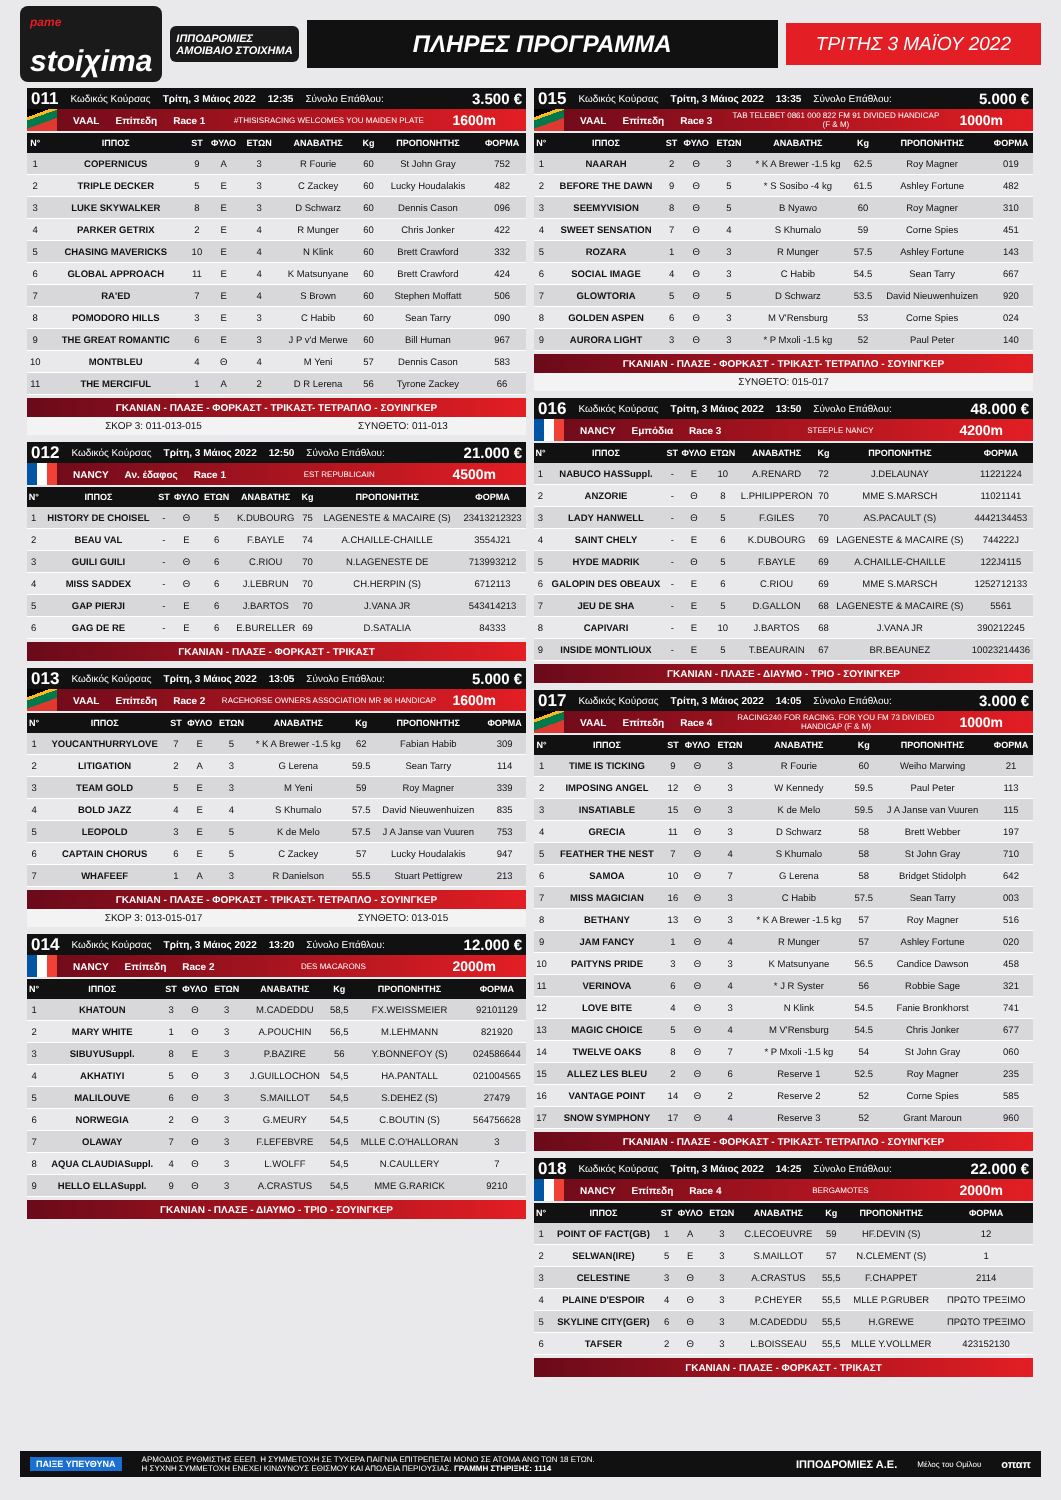<sup>pame</sup>
stoiχima
ΙΠΠΟΔΡΟΜΙΕΣ
ΑΜΟΙΒΑΙΟ ΣΤΟΙΧΗΜΑ
ΠΛΗΡΕΣ ΠΡΟΓΡΑΜΜΑ
ΤΡΙΤΗΣ 3 ΜΑΪΟΥ 2022
011 Κωδικός Κούρσας Τρίτη, 3 Μάιος 2022 12:35 Σύνολο Επάθλου: 3.500 €
VAAL Επίπεδη Race 1 #THISISRACING WELCOMES YOU MAIDEN PLATE 1600m
| Ν° | ΙΠΠΟΣ | ST | ΦΥΛΟ | ΕΤΩΝ | ΑΝΑΒΑΤΗΣ | Kg | ΠΡΟΠΟΝΗΤΗΣ | ΦΟΡΜΑ |
| --- | --- | --- | --- | --- | --- | --- | --- | --- |
| 1 | COPERNICUS | 9 | A | 3 | R Fourie | 60 | St John Gray | 752 |
| 2 | TRIPLE DECKER | 5 | E | 3 | C Zackey | 60 | Lucky Houdalakis | 482 |
| 3 | LUKE SKYWALKER | 8 | E | 3 | D Schwarz | 60 | Dennis Cason | 096 |
| 4 | PARKER GETRIX | 2 | E | 4 | R Munger | 60 | Chris Jonker | 422 |
| 5 | CHASING MAVERICKS | 10 | E | 4 | N Klink | 60 | Brett Crawford | 332 |
| 6 | GLOBAL APPROACH | 11 | E | 4 | K Matsunyane | 60 | Brett Crawford | 424 |
| 7 | RA'ED | 7 | E | 4 | S Brown | 60 | Stephen Moffatt | 506 |
| 8 | POMODORO HILLS | 3 | E | 3 | C Habib | 60 | Sean Tarry | 090 |
| 9 | THE GREAT ROMANTIC | 6 | E | 3 | J P v'd Merwe | 60 | Bill Human | 967 |
| 10 | MONTBLEU | 4 | Θ | 4 | M Yeni | 57 | Dennis Cason | 583 |
| 11 | THE MERCIFUL | 1 | A | 2 | D R Lerena | 56 | Tyrone Zackey | 66 |
ΓΚΑΝΙΑΝ - ΠΛΑΣΕ - ΦΟΡΚΑΣΤ - ΤΡΙΚΑΣΤ- ΤΕΤΡΑΠΛΟ - ΣΟΥΙΝΓΚΕΡ
ΣΚΟΡ 3: 011-013-015 ΣΥΝΘΕΤΟ: 011-013
012 Κωδικός Κούρσας Τρίτη, 3 Μάιος 2022 12:50 Σύνολο Επάθλου: 21.000 €
NANCY Αν. έδαφος Race 1 EST REPUBLICAIN 4500m
| Ν° | ΙΠΠΟΣ | ST | ΦΥΛΟ | ΕΤΩΝ | ΑΝΑΒΑΤΗΣ | Kg | ΠΡΟΠΟΝΗΤΗΣ | ΦΟΡΜΑ |
| --- | --- | --- | --- | --- | --- | --- | --- | --- |
| 1 | HISTORY DE CHOISEL | - | Θ | 5 | K.DUBOURG | 75 | LAGENESTE & MACAIRE (S) | 23413212323 |
| 2 | BEAU VAL | - | E | 6 | F.BAYLE | 74 | A.CHAILLE-CHAILLE | 3554J21 |
| 3 | GUILI GUILI | - | Θ | 6 | C.RIOU | 70 | N.LAGENESTE DE | 713993212 |
| 4 | MISS SADDEX | - | Θ | 6 | J.LEBRUN | 70 | CH.HERPIN (S) | 6712113 |
| 5 | GAP PIERJI | - | E | 6 | J.BARTOS | 70 | J.VANA JR | 543414213 |
| 6 | GAG DE RE | - | E | 6 | E.BURELLER | 69 | D.SATALIA | 84333 |
ΓΚΑΝΙΑΝ - ΠΛΑΣΕ - ΦΟΡΚΑΣΤ - ΤΡΙΚΑΣΤ
013 Κωδικός Κούρσας Τρίτη, 3 Μάιος 2022 13:05 Σύνολο Επάθλου: 5.000 €
VAAL Επίπεδη Race 2 RACEHORSE OWNERS ASSOCIATION MR 96 HANDICAP 1600m
| Ν° | ΙΠΠΟΣ | ST | ΦΥΛΟ | ΕΤΩΝ | ΑΝΑΒΑΤΗΣ | Kg | ΠΡΟΠΟΝΗΤΗΣ | ΦΟΡΜΑ |
| --- | --- | --- | --- | --- | --- | --- | --- | --- |
| 1 | YOUCANTHURRYLOVE | 7 | E | 5 | * K A Brewer -1.5 kg | 62 | Fabian Habib | 309 |
| 2 | LITIGATION | 2 | A | 3 | G Lerena | 59.5 | Sean Tarry | 114 |
| 3 | TEAM GOLD | 5 | E | 3 | M Yeni | 59 | Roy Magner | 339 |
| 4 | BOLD JAZZ | 4 | E | 4 | S Khumalo | 57.5 | David Nieuwenhuizen | 835 |
| 5 | LEOPOLD | 3 | E | 5 | K de Melo | 57.5 | J A Janse van Vuuren | 753 |
| 6 | CAPTAIN CHORUS | 6 | E | 5 | C Zackey | 57 | Lucky Houdalakis | 947 |
| 7 | WHAFEEF | 1 | A | 3 | R Danielson | 55.5 | Stuart Pettigrew | 213 |
ΓΚΑΝΙΑΝ - ΠΛΑΣΕ - ΦΟΡΚΑΣΤ - ΤΡΙΚΑΣΤ- ΤΕΤΡΑΠΛΟ - ΣΟΥΙΝΓΚΕΡ
ΣΚΟΡ 3: 013-015-017 ΣΥΝΘΕΤΟ: 013-015
014 Κωδικός Κούρσας Τρίτη, 3 Μάιος 2022 13:20 Σύνολο Επάθλου: 12.000 €
NANCY Επίπεδη Race 2 DES MACARONS 2000m
| Ν° | ΙΠΠΟΣ | ST | ΦΥΛΟ | ΕΤΩΝ | ΑΝΑΒΑΤΗΣ | Kg | ΠΡΟΠΟΝΗΤΗΣ | ΦΟΡΜΑ |
| --- | --- | --- | --- | --- | --- | --- | --- | --- |
| 1 | KHATOUN | 3 | Θ | 3 | M.CADEDDU | 58,5 | FX.WEISSMEIER | 92101129 |
| 2 | MARY WHITE | 1 | Θ | 3 | A.POUCHIN | 56,5 | M.LEHMANN | 821920 |
| 3 | SIBUYUSuppl. | 8 | E | 3 | P.BAZIRE | 56 | Y.BONNEFOY (S) | 024586644 |
| 4 | AKHATIYI | 5 | Θ | 3 | J.GUILLOCHON | 54,5 | HA.PANTALL | 021004565 |
| 5 | MALILOUVE | 6 | Θ | 3 | S.MAILLOT | 54,5 | S.DEHEZ (S) | 27479 |
| 6 | NORWEGIA | 2 | Θ | 3 | G.MEURY | 54,5 | C.BOUTIN (S) | 564756628 |
| 7 | OLAWAY | 7 | Θ | 3 | F.LEFEBVRE | 54,5 | MLLE C.O'HALLORAN | 3 |
| 8 | AQUA CLAUDIASuppl. | 4 | Θ | 3 | L.WOLFF | 54,5 | N.CAULLERY | 7 |
| 9 | HELLO ELLASuppl. | 9 | Θ | 3 | A.CRASTUS | 54,5 | MME G.RARICK | 9210 |
ΓΚΑΝΙΑΝ - ΠΛΑΣΕ - ΔΙΑΥΜΟ - ΤΡΙΟ - ΣΟΥΙΝΓΚΕΡ
015 Κωδικός Κούρσας Τρίτη, 3 Μάιος 2022 13:35 Σύνολο Επάθλου: 5.000 €
VAAL Επίπεδη Race 3 TAB TELEBET 0861 000 822 FM 91 DIVIDED HANDICAP (F & M) 1000m
| Ν° | ΙΠΠΟΣ | ST | ΦΥΛΟ | ΕΤΩΝ | ΑΝΑΒΑΤΗΣ | Kg | ΠΡΟΠΟΝΗΤΗΣ | ΦΟΡΜΑ |
| --- | --- | --- | --- | --- | --- | --- | --- | --- |
| 1 | NAARAH | 2 | Θ | 3 | * K A Brewer -1.5 kg | 62.5 | Roy Magner | 019 |
| 2 | BEFORE THE DAWN | 9 | Θ | 5 | * S Sosibo -4 kg | 61.5 | Ashley Fortune | 482 |
| 3 | SEEMYVISION | 8 | Θ | 5 | B Nyawo | 60 | Roy Magner | 310 |
| 4 | SWEET SENSATION | 7 | Θ | 4 | S Khumalo | 59 | Corne Spies | 451 |
| 5 | ROZARA | 1 | Θ | 3 | R Munger | 57.5 | Ashley Fortune | 143 |
| 6 | SOCIAL IMAGE | 4 | Θ | 3 | C Habib | 54.5 | Sean Tarry | 667 |
| 7 | GLOWTORIA | 5 | Θ | 5 | D Schwarz | 53.5 | David Nieuwenhuizen | 920 |
| 8 | GOLDEN ASPEN | 6 | Θ | 3 | M V'Rensburg | 53 | Corne Spies | 024 |
| 9 | AURORA LIGHT | 3 | Θ | 3 | * P Mxoli -1.5 kg | 52 | Paul Peter | 140 |
ΓΚΑΝΙΑΝ - ΠΛΑΣΕ - ΦΟΡΚΑΣΤ - ΤΡΙΚΑΣΤ- ΤΕΤΡΑΠΛΟ - ΣΟΥΙΝΓΚΕΡ
ΣΥΝΘΕΤΟ: 015-017
016 Κωδικός Κούρσας Τρίτη, 3 Μάιος 2022 13:50 Σύνολο Επάθλου: 48.000 €
NANCY Εμπόδια Race 3 STEEPLE NANCY 4200m
| Ν° | ΙΠΠΟΣ | ST | ΦΥΛΟ | ΕΤΩΝ | ΑΝΑΒΑΤΗΣ | Kg | ΠΡΟΠΟΝΗΤΗΣ | ΦΟΡΜΑ |
| --- | --- | --- | --- | --- | --- | --- | --- | --- |
| 1 | NABUCO HASSuppl. | - | E | 10 | A.RENARD | 72 | J.DELAUNAY | 11221224 |
| 2 | ANZORIE | - | Θ | 8 | L.PHILIPPERON | 70 | MME S.MARSCH | 11021141 |
| 3 | LADY HANWELL | - | Θ | 5 | F.GILES | 70 | AS.PACAULT (S) | 4442134453 |
| 4 | SAINT CHELY | - | E | 6 | K.DUBOURG | 69 | LAGENESTE & MACAIRE (S) | 744222J |
| 5 | HYDE MADRIK | - | Θ | 5 | F.BAYLE | 69 | A.CHAILLE-CHAILLE | 122J4115 |
| 6 | GALOPIN DES OBEAUX | - | E | 6 | C.RIOU | 69 | MME S.MARSCH | 1252712133 |
| 7 | JEU DE SHA | - | E | 5 | D.GALLON | 68 | LAGENESTE & MACAIRE (S) | 5561 |
| 8 | CAPIVARI | - | E | 10 | J.BARTOS | 68 | J.VANA JR | 390212245 |
| 9 | INSIDE MONTLIOUX | - | E | 5 | T.BEAURAIN | 67 | BR.BEAUNEZ | 10023214436 |
ΓΚΑΝΙΑΝ - ΠΛΑΣΕ - ΔΙΑΥΜΟ - ΤΡΙΟ - ΣΟΥΙΝΓΚΕΡ
017 Κωδικός Κούρσας Τρίτη, 3 Μάιος 2022 14:05 Σύνολο Επάθλου: 3.000 €
VAAL Επίπεδη Race 4 RACING240 FOR RACING. FOR YOU FM 73 DIVIDED HANDICAP (F & M) 1000m
| Ν° | ΙΠΠΟΣ | ST | ΦΥΛΟ | ΕΤΩΝ | ΑΝΑΒΑΤΗΣ | Kg | ΠΡΟΠΟΝΗΤΗΣ | ΦΟΡΜΑ |
| --- | --- | --- | --- | --- | --- | --- | --- | --- |
| 1 | TIME IS TICKING | 9 | Θ | 3 | R Fourie | 60 | Weiho Marwing | 21 |
| 2 | IMPOSING ANGEL | 12 | Θ | 3 | W Kennedy | 59.5 | Paul Peter | 113 |
| 3 | INSATIABLE | 15 | Θ | 3 | K de Melo | 59.5 | J A Janse van Vuuren | 115 |
| 4 | GRECIA | 11 | Θ | 3 | D Schwarz | 58 | Brett Webber | 197 |
| 5 | FEATHER THE NEST | 7 | Θ | 4 | S Khumalo | 58 | St John Gray | 710 |
| 6 | SAMOA | 10 | Θ | 7 | G Lerena | 58 | Bridget Stidolph | 642 |
| 7 | MISS MAGICIAN | 16 | Θ | 3 | C Habib | 57.5 | Sean Tarry | 003 |
| 8 | BETHANY | 13 | Θ | 3 | * K A Brewer -1.5 kg | 57 | Roy Magner | 516 |
| 9 | JAM FANCY | 1 | Θ | 4 | R Munger | 57 | Ashley Fortune | 020 |
| 10 | PAITYNS PRIDE | 3 | Θ | 3 | K Matsunyane | 56.5 | Candice Dawson | 458 |
| 11 | VERINOVA | 6 | Θ | 4 | * J R Syster | 56 | Robbie Sage | 321 |
| 12 | LOVE BITE | 4 | Θ | 3 | N Klink | 54.5 | Fanie Bronkhorst | 741 |
| 13 | MAGIC CHOICE | 5 | Θ | 4 | M V'Rensburg | 54.5 | Chris Jonker | 677 |
| 14 | TWELVE OAKS | 8 | Θ | 7 | * P Mxoli -1.5 kg | 54 | St John Gray | 060 |
| 15 | ALLEZ LES BLEU | 2 | Θ | 6 | Reserve 1 | 52.5 | Roy Magner | 235 |
| 16 | VANTAGE POINT | 14 | Θ | 2 | Reserve 2 | 52 | Corne Spies | 585 |
| 17 | SNOW SYMPHONY | 17 | Θ | 4 | Reserve 3 | 52 | Grant Maroun | 960 |
ΓΚΑΝΙΑΝ - ΠΛΑΣΕ - ΦΟΡΚΑΣΤ - ΤΡΙΚΑΣΤ- ΤΕΤΡΑΠΛΟ - ΣΟΥΙΝΓΚΕΡ
018 Κωδικός Κούρσας Τρίτη, 3 Μάιος 2022 14:25 Σύνολο Επάθλου: 22.000 €
NANCY Επίπεδη Race 4 BERGAMOTES 2000m
| Ν° | ΙΠΠΟΣ | ST | ΦΥΛΟ | ΕΤΩΝ | ΑΝΑΒΑΤΗΣ | Kg | ΠΡΟΠΟΝΗΤΗΣ | ΦΟΡΜΑ |
| --- | --- | --- | --- | --- | --- | --- | --- | --- |
| 1 | POINT OF FACT(GB) | 1 | A | 3 | C.LECOEUVRE | 59 | HF.DEVIN (S) | 12 |
| 2 | SELWAN(IRE) | 5 | E | 3 | S.MAILLOT | 57 | N.CLEMENT (S) | 1 |
| 3 | CELESTINE | 3 | Θ | 3 | A.CRASTUS | 55,5 | F.CHAPPET | 2114 |
| 4 | PLAINE D'ESPOIR | 4 | Θ | 3 | P.CHEYER | 55,5 | MLLE P.GRUBER | ΠΡΩΤΟ ΤΡΕΞΙΜΟ |
| 5 | SKYLINE CITY(GER) | 6 | Θ | 3 | M.CADEDDU | 55,5 | H.GREWE | ΠΡΩΤΟ ΤΡΕΞΙΜΟ |
| 6 | TAFSER | 2 | Θ | 3 | L.BOISSEAU | 55,5 | MLLE Y.VOLLMER | 423152130 |
ΓΚΑΝΙΑΝ - ΠΛΑΣΕ - ΦΟΡΚΑΣΤ - ΤΡΙΚΑΣΤ
ΠΑΙΞΕ ΥΠΕΥΘΥΝΑ ΑΡΜΟΔΙΟΣ ΡΥΘΜΙΣΤΗΣ ΕΕΕΠ. Η ΣΥΜΜΕΤΟΧΗ ΣΕ ΤΥΧΕΡΑ ΠΑΙΓΝΙΑ ΕΠΙΤΡΕΠΕΤΑΙ ΜΟΝΟ ΣΕ ΑΤΟΜΑ ΑΝΩ ΤΩΝ 18 ΕΤΩΝ.
Η ΣΥΧΝΗ ΣΥΜΜΕΤΟΧΗ ΕΝΕΧΕΙ ΚΙΝΔΥΝΟΥΣ ΕΘΙΣΜΟΥ ΚΑΙ ΑΠΩΛΕΙΑ ΠΕΡΙΟΥΣΙΑΣ. ΓΡΑΜΜΗ ΣΤΗΡΙΞΗΣ: 1114 ΙΠΠΟΔΡΟΜΙΕΣ Α.Ε. Μέλος του Ομίλου οπαπ